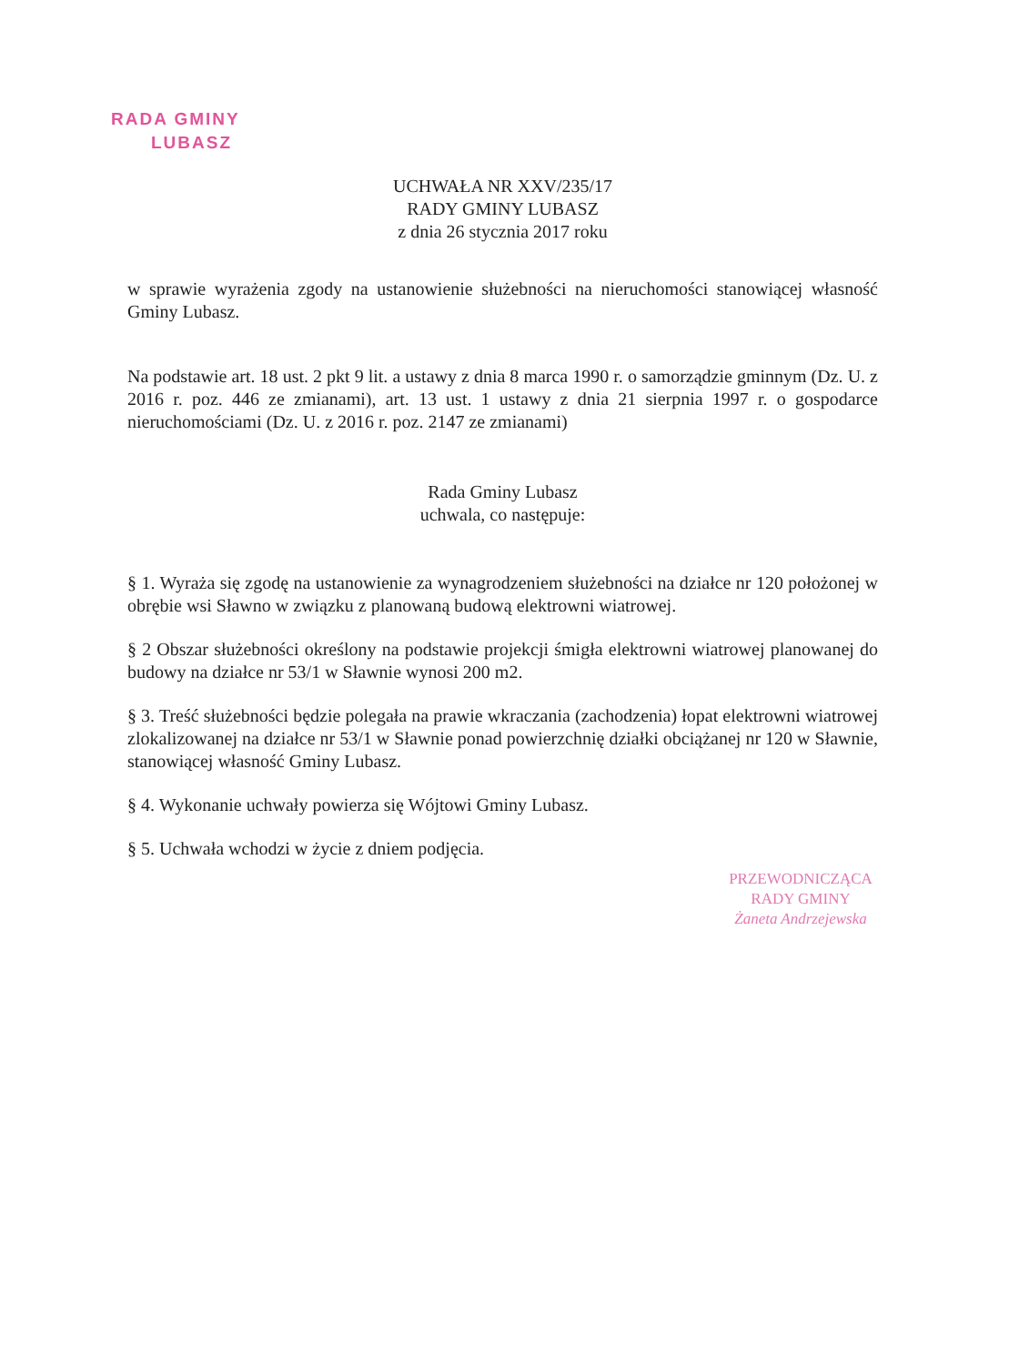RADA GMINY
LUBASZ
UCHWAŁA NR XXV/235/17
RADY GMINY LUBASZ
z dnia 26 stycznia 2017 roku
w sprawie wyrażenia zgody na ustanowienie służebności na nieruchomości stanowiącej własność Gminy Lubasz.
Na podstawie art. 18 ust. 2 pkt 9 lit. a ustawy z dnia 8 marca 1990 r. o samorządzie gminnym (Dz. U. z 2016 r. poz. 446 ze zmianami), art. 13 ust. 1 ustawy z dnia 21 sierpnia 1997 r. o gospodarce nieruchomościami (Dz. U. z 2016 r. poz. 2147 ze zmianami)
Rada Gminy Lubasz
uchwala, co następuje:
§ 1. Wyraża się zgodę na ustanowienie za wynagrodzeniem służebności na działce nr 120 położonej w obrębie wsi Sławno w związku z planowaną budową elektrowni wiatrowej.
§ 2 Obszar służebności określony na podstawie projekcji śmigła elektrowni wiatrowej planowanej do budowy na działce nr 53/1 w Sławnie wynosi 200 m2.
§ 3. Treść służebności będzie polegała na prawie wkraczania (zachodzenia) łopat elektrowni wiatrowej zlokalizowanej na działce nr 53/1 w Sławnie ponad powierzchnię działki obciążanej nr 120 w Sławnie, stanowiącej własność Gminy Lubasz.
§ 4. Wykonanie uchwały powierza się Wójtowi Gminy Lubasz.
§ 5. Uchwała wchodzi w życie z dniem podjęcia.
PRZEWODNICZĄCA
RADY GMINY
Żaneta Andrzejewska